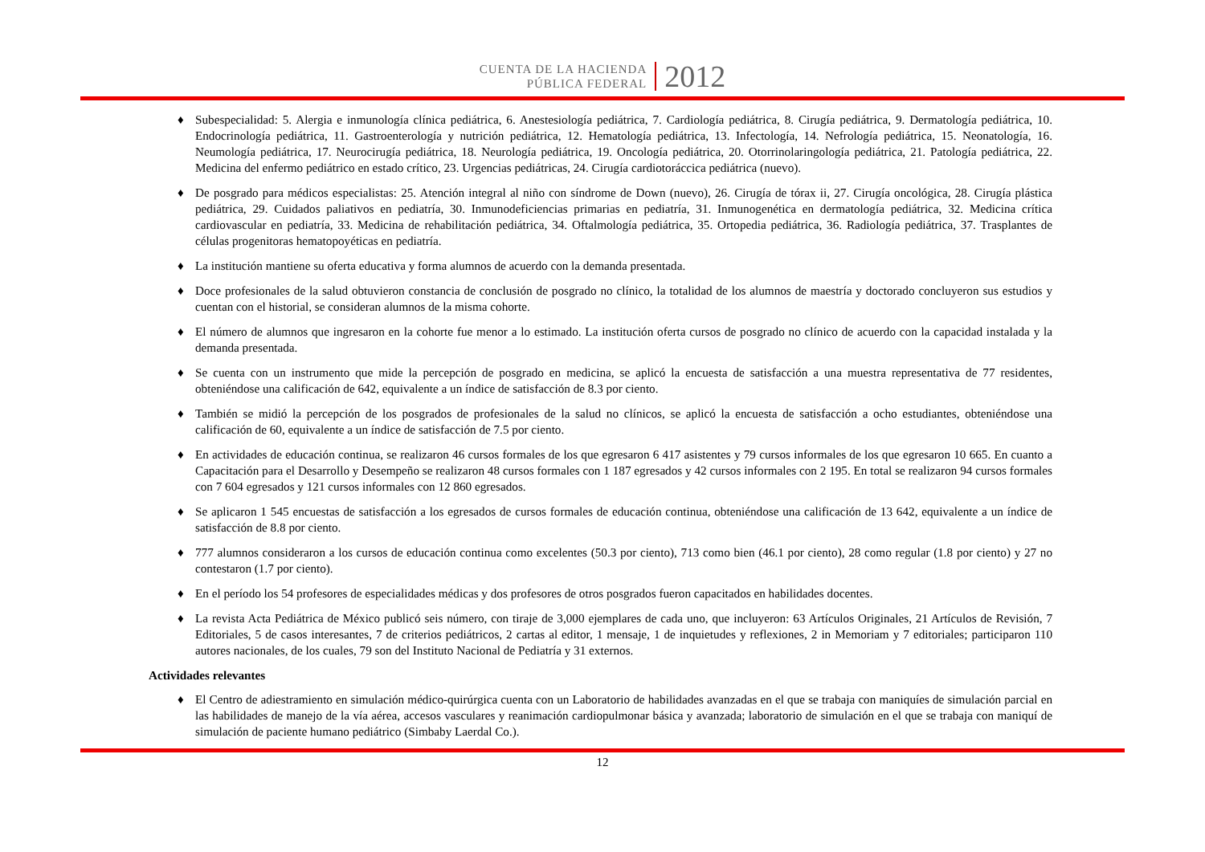CUENTA DE LA HACIENDA
PÚBLICA FEDERAL
2012
♦ Subespecialidad: 5. Alergia e inmunología clínica pediátrica, 6. Anestesiología pediátrica, 7. Cardiología pediátrica, 8. Cirugía pediátrica, 9. Dermatología pediátrica, 10. Endocrinología pediátrica, 11. Gastroenterología y nutrición pediátrica, 12. Hematología pediátrica, 13. Infectología, 14. Nefrología pediátrica, 15. Neonatología, 16. Neumología pediátrica, 17. Neurocirugía pediátrica, 18. Neurología pediátrica, 19. Oncología pediátrica, 20. Otorrinolaringología pediátrica, 21. Patología pediátrica, 22. Medicina del enfermo pediátrico en estado crítico, 23. Urgencias pediátricas, 24. Cirugía cardiotoráccica pediátrica (nuevo).
♦ De posgrado para médicos especialistas: 25. Atención integral al niño con síndrome de Down (nuevo), 26. Cirugía de tórax ii, 27. Cirugía oncológica, 28. Cirugía plástica pediátrica, 29. Cuidados paliativos en pediatría, 30. Inmunodeficiencias primarias en pediatría, 31. Inmunogenética en dermatología pediátrica, 32. Medicina crítica cardiovascular en pediatría, 33. Medicina de rehabilitación pediátrica, 34. Oftalmología pediátrica, 35. Ortopedia pediátrica, 36. Radiología pediátrica, 37. Trasplantes de células progenitoras hematopoyéticas en pediatría.
♦ La institución mantiene su oferta educativa y forma alumnos de acuerdo con la demanda presentada.
♦ Doce profesionales de la salud obtuvieron constancia de conclusión de posgrado no clínico, la totalidad de los alumnos de maestría y doctorado concluyeron sus estudios y cuentan con el historial, se consideran alumnos de la misma cohorte.
♦ El número de alumnos que ingresaron en la cohorte fue menor a lo estimado. La institución oferta cursos de posgrado no clínico de acuerdo con la capacidad instalada y la demanda presentada.
♦ Se cuenta con un instrumento que mide la percepción de posgrado en medicina, se aplicó la encuesta de satisfacción a una muestra representativa de 77 residentes, obteniéndose una calificación de 642, equivalente a un índice de satisfacción de 8.3 por ciento.
♦ También se midió la percepción de los posgrados de profesionales de la salud no clínicos, se aplicó la encuesta de satisfacción a ocho estudiantes, obteniéndose una calificación de 60, equivalente a un índice de satisfacción de 7.5 por ciento.
♦ En actividades de educación continua, se realizaron 46 cursos formales de los que egresaron 6 417 asistentes y 79 cursos informales de los que egresaron 10 665. En cuanto a Capacitación para el Desarrollo y Desempeño se realizaron 48 cursos formales con 1 187 egresados y 42 cursos informales con 2 195. En total se realizaron 94 cursos formales con 7 604 egresados y 121 cursos informales con 12 860 egresados.
♦ Se aplicaron 1 545 encuestas de satisfacción a los egresados de cursos formales de educación continua, obteniéndose una calificación de 13 642, equivalente a un índice de satisfacción de 8.8 por ciento.
♦ 777 alumnos consideraron a los cursos de educación continua como excelentes (50.3 por ciento), 713 como bien (46.1 por ciento), 28 como regular (1.8 por ciento) y 27 no contestaron (1.7 por ciento).
♦ En el período los 54 profesores de especialidades médicas y dos profesores de otros posgrados fueron capacitados en habilidades docentes.
♦ La revista Acta Pediátrica de México publicó seis número, con tiraje de 3,000 ejemplares de cada uno, que incluyeron: 63 Artículos Originales, 21 Artículos de Revisión, 7 Editoriales, 5 de casos interesantes, 7 de criterios pediátricos, 2 cartas al editor, 1 mensaje, 1 de inquietudes y reflexiones, 2 in Memoriam y 7 editoriales; participaron 110 autores nacionales, de los cuales, 79 son del Instituto Nacional de Pediatría y 31 externos.
Actividades relevantes
♦ El Centro de adiestramiento en simulación médico-quirúrgica cuenta con un Laboratorio de habilidades avanzadas en el que se trabaja con maniquíes de simulación parcial en las habilidades de manejo de la vía aérea, accesos vasculares y reanimación cardiopulmonar básica y avanzada; laboratorio de simulación en el que se trabaja con maniquí de simulación de paciente humano pediátrico (Simbaby Laerdal Co.).
12